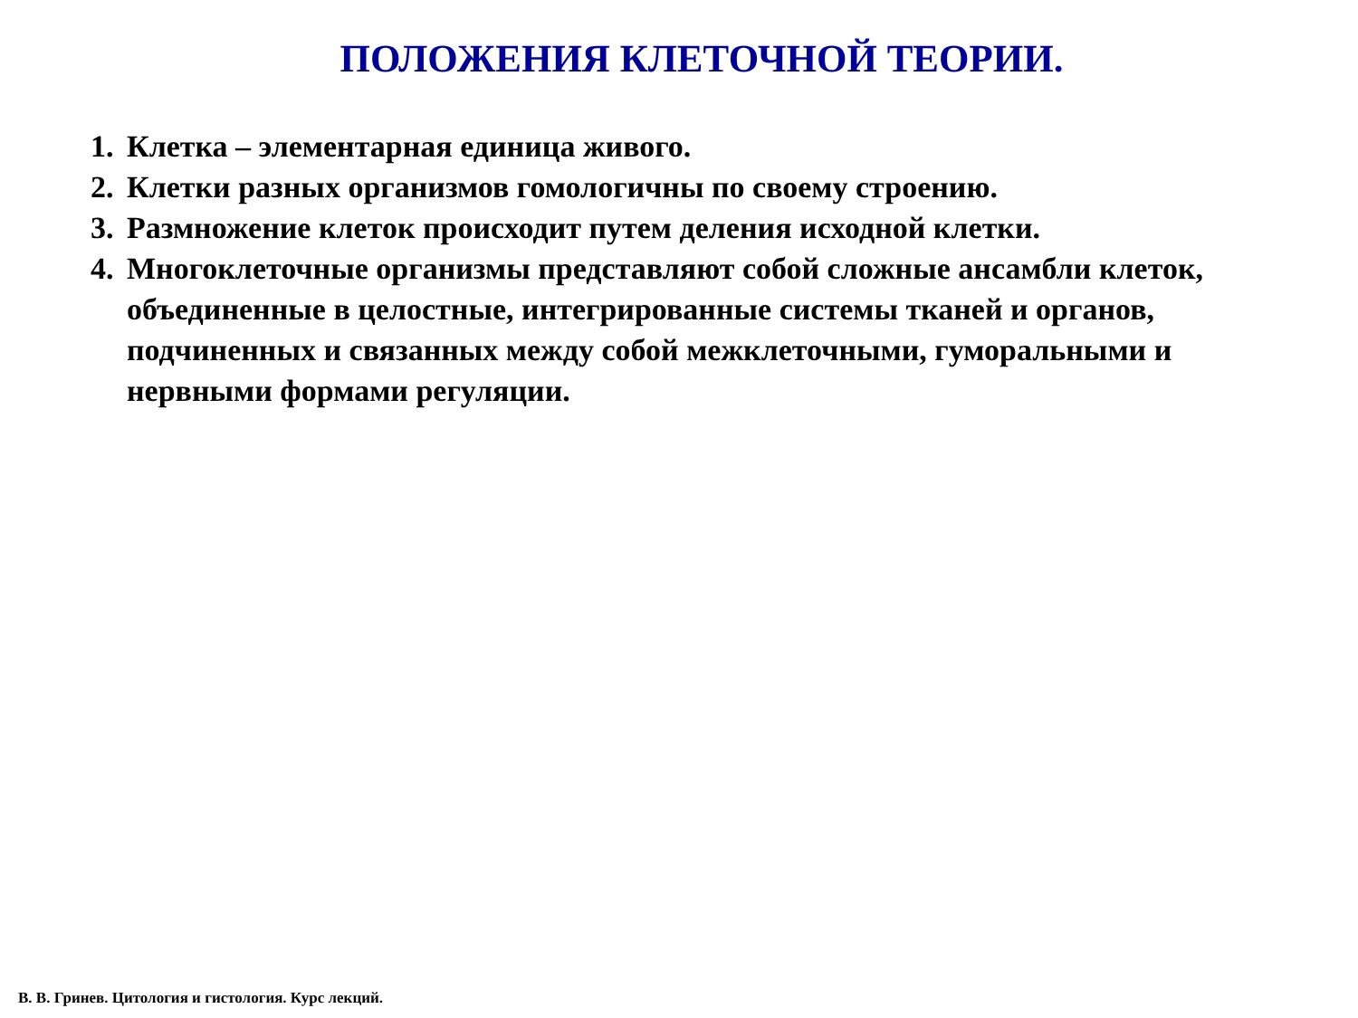ПОЛОЖЕНИЯ КЛЕТОЧНОЙ ТЕОРИИ.
1. Клетка – элементарная единица живого.
2. Клетки разных организмов гомологичны по своему строению.
3. Размножение клеток происходит путем деления исходной клетки.
4. Многоклеточные организмы представляют собой сложные ансамбли клеток, объединенные в целостные, интегрированные системы тканей и органов, подчиненных и связанных между собой межклеточными, гуморальными и нервными формами регуляции.
В. В. Гринев. Цитология и гистология. Курс лекций.